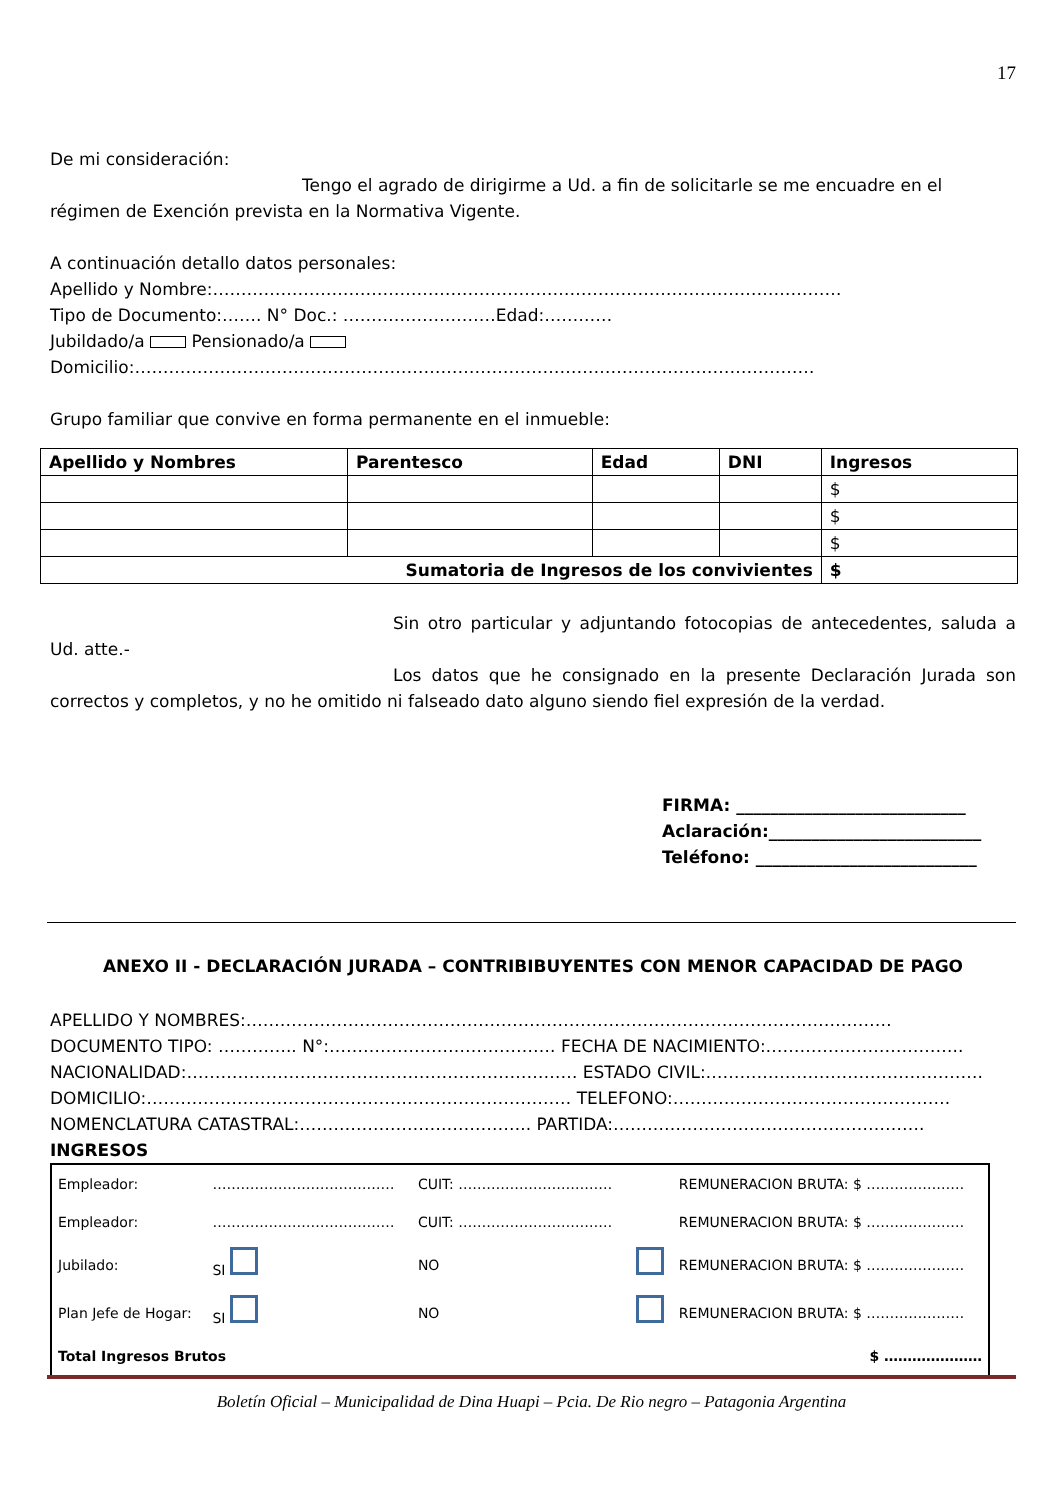17
De mi consideración:
Tengo el agrado de dirigirme a Ud. a fin de solicitarle se me encuadre en el régimen de Exención prevista en la Normativa Vigente.
A continuación detallo datos personales:
Apellido y Nombre:…………………………………………………………………………………………………
Tipo de Documento:……. N° Doc.: ………………………Edad:…………
Jubildado/a Pensionado/a
Domicilio:…………………………………………………………………………………………………………
Grupo familiar que convive en forma permanente en el inmueble:
| Apellido y Nombres | Parentesco | Edad | DNI | Ingresos |
| --- | --- | --- | --- | --- |
| | | | | $ |
| | | | | $ |
| | | | | $ |
| Sumatoria de Ingresos de los convivientes | | | | $ |
Sin otro particular y adjuntando fotocopias de antecedentes, saluda a Ud. atte.-
Los datos que he consignado en la presente Declaración Jurada son correctos y completos, y no he omitido ni falseado dato alguno siendo fiel expresión de la verdad.
FIRMA: ___________________________
Aclaración:_________________________
Teléfono: __________________________
ANEXO II - DECLARACIÓN JURADA – CONTRIBIBUYENTES CON MENOR CAPACIDAD DE PAGO
APELLIDO Y NOMBRES:……………………………………………………………………………………………………
DOCUMENTO TIPO: ………….. N°:…………………………………. FECHA DE NACIMIENTO:……………………………..
NACIONALIDAD:…………………………………………………………… ESTADO CIVIL:………………………………………….
DOMICILIO:………………………………………………………………… TELEFONO:………………………………………….
NOMENCLATURA CATASTRAL:………………………………….. PARTIDA:……………………………………………….
INGRESOS
| Empleador: | ………………………………… | CUIT: …………………………… | | REMUNERACION BRUTA: $ ………………… |
| Empleador: | ………………………………… | CUIT: …………………………… | | REMUNERACION BRUTA: $ ………………… |
| Jubilado: | SI | NO | | REMUNERACION BRUTA: $ ………………… |
| Plan Jefe de Hogar: | SI | NO | | REMUNERACION BRUTA: $ ………………… |
| Total Ingresos Brutos | | | | $ ………………… |
Boletín Oficial – Municipalidad de Dina Huapi – Pcia. De Rio negro – Patagonia Argentina